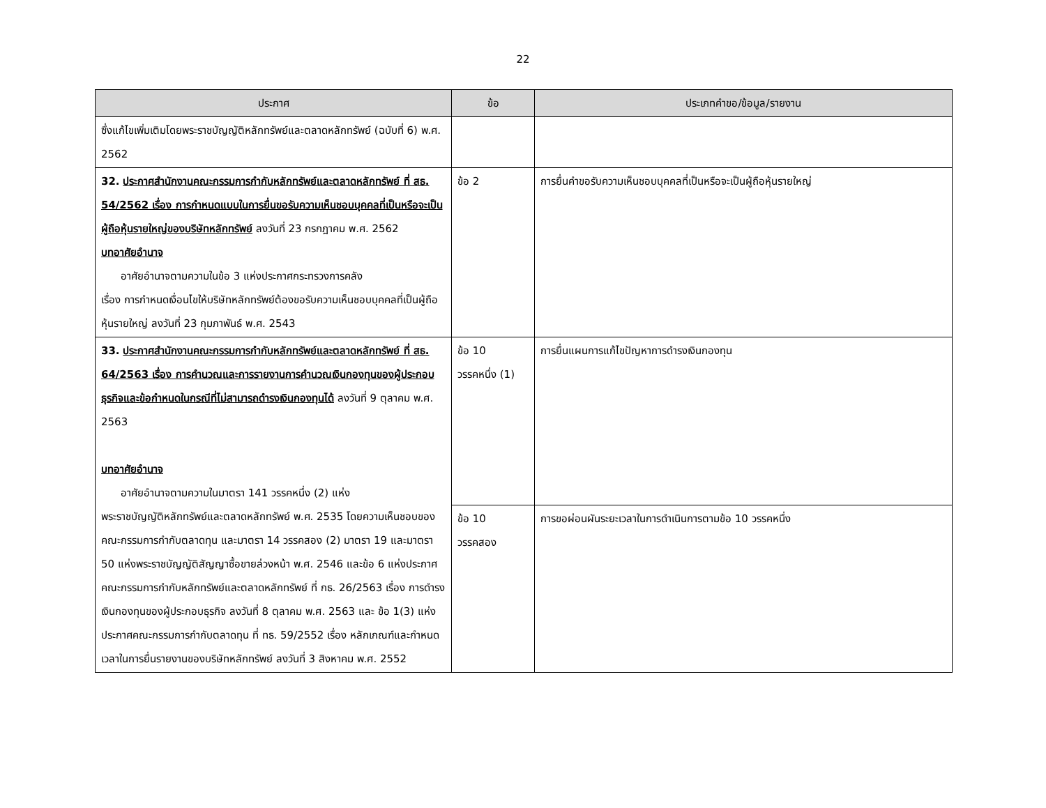22
| ประกาศ | ข้อ | ประเภทคำขอ/ข้อมูล/รายงาน |
| --- | --- | --- |
| ซึ่งแก้ไขเพิ่มเติมโดยพระราชบัญญัติหลักทรัพย์และตลาดหลักทรัพย์ (ฉบับที่ 6) พ.ศ. 2562 | | |
| 32. ประกาศสำนักงานคณะกรรมการกำกับหลักทรัพย์และตลาดหลักทรัพย์ ที่ สธ. 54/2562 เรื่อง การกำหนดแบบในการยื่นขอรับความเห็นชอบบุคคลที่เป็นหรือจะเป็นผู้ถือหุ้นรายใหญ่ของบริษัทหลักทรัพย์ ลงวันที่ 23 กรกฎาคม พ.ศ. 2562 บทอาศัยอำนาจ อาศัยอำนาจตามความในข้อ 3 แห่งประกาศกระทรวงการคลัง เรื่อง การกำหนดเงื่อนไขให้บริษัทหลักทรัพย์ต้องขอรับความเห็นชอบบุคคลที่เป็นผู้ถือหุ้นรายใหญ่ ลงวันที่ 23 กุมภาพันธ์ พ.ศ. 2543 | ข้อ 2 | การยื่นคำขอรับความเห็นชอบบุคคลที่เป็นหรือจะเป็นผู้ถือหุ้นรายใหญ่ |
| 33. ประกาศสำนักงานคณะกรรมการกำกับหลักทรัพย์และตลาดหลักทรัพย์ ที่ สธ. 64/2563 เรื่อง การคำนวณและการรายงานการคำนวณเงินกองทุนของผู้ประกอบธุรกิจและข้อกำหนดในกรณีที่ไม่สามารถดำรงเงินกองทุนได้ ลงวันที่ 9 ตุลาคม พ.ศ. 2563 บทอาศัยอำนาจ อาศัยอำนาจตามความในมาตรา 141 วรรคหนึ่ง (2) แห่ง พระราชบัญญัติหลักทรัพย์และตลาดหลักทรัพย์ พ.ศ. 2535 โดยความเห็นชอบของคณะกรรมการกำกับตลาดทุน และมาตรา 14 วรรคสอง (2) มาตรา 19 และมาตรา 50 แห่งพระราชบัญญัติสัญญาซื้อขายล่วงหน้า พ.ศ. 2546 และข้อ 6 แห่งประกาศคณะกรรมการกำกับหลักทรัพย์และตลาดหลักทรัพย์ ที่ กธ. 26/2563 เรื่อง การดำรงเงินกองทุนของผู้ประกอบธุรกิจ ลงวันที่ 8 ตุลาคม พ.ศ. 2563 และ ข้อ 1(3) แห่งประกาศคณะกรรมการกำกับตลาดทุน ที่ ทธ. 59/2552 เรื่อง หลักเกณฑ์และกำหนดเวลาในการยื่นรายงานของบริษัทหลักทรัพย์ ลงวันที่ 3 สิงหาคม พ.ศ. 2552 | ข้อ 10 วรรคหนึ่ง (1) | การยื่นแผนการแก้ไขปัญหาการดำรงเงินกองทุน |
| | ข้อ 10 วรรคสอง | การขอผ่อนผันระยะเวลาในการดำเนินการตามข้อ 10 วรรคหนึ่ง |